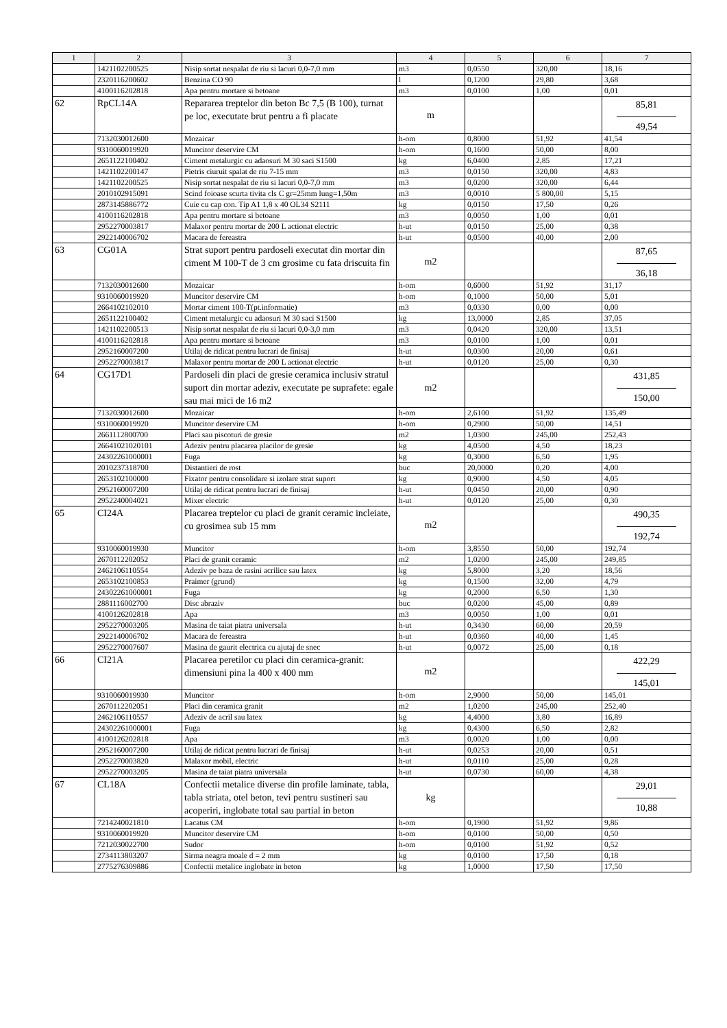| 1 | 2 | 3 | 4 | 5 | 6 | 7 |
| --- | --- | --- | --- | --- | --- | --- |
| | 1421102200525 | Nisip sortat nespalat de riu si lacuri 0,0-7,0 mm | m3 | 0,0550 | 320,00 | 18,16 |
| | 2320116200602 | Benzina CO 90 | l | 0,1200 | 29,80 | 3,68 |
| | 4100116202818 | Apa pentru mortare si betoane | m3 | 0,0100 | 1,00 | 0,01 |
| 62 | RpCL14A | Repararea treptelor din beton Bc 7,5 (B 100), turnat pe loc, executate brut pentru a fi placate | m | | | 85,81 49,54 |
| | 7132030012600 | Mozaicar | h-om | 0,8000 | 51,92 | 41,54 |
| | 9310060019920 | Muncitor deservire CM | h-om | 0,1600 | 50,00 | 8,00 |
| | 2651122100402 | Ciment metalurgic cu adaosuri M 30 saci S1500 | kg | 6,0400 | 2,85 | 17,21 |
| | 1421102200147 | Pietris ciuruit spalat de riu 7-15 mm | m3 | 0,0150 | 320,00 | 4,83 |
| | 1421102200525 | Nisip sortat nespalat de riu si lacuri 0,0-7,0 mm | m3 | 0,0200 | 320,00 | 6,44 |
| | 2010102915091 | Scind foioase scurta tivita cls C gr=25mm lung=1,50m | m3 | 0,0010 | 5 800,00 | 5,15 |
| | 2873145886772 | Cuie cu cap con. Tip A1 1,8 x 40 OL34 S2111 | kg | 0,0150 | 17,50 | 0,26 |
| | 4100116202818 | Apa pentru mortare si betoane | m3 | 0,0050 | 1,00 | 0,01 |
| | 2952270003817 | Malaxor pentru mortar de 200 L actionat electric | h-ut | 0,0150 | 25,00 | 0,38 |
| | 2922140006702 | Macara de fereastra | h-ut | 0,0500 | 40,00 | 2,00 |
| 63 | CG01A | Strat suport pentru pardoseli executat din mortar din ciment M 100-T de 3 cm grosime cu fata driscuita fin | m2 | | | 87,65 36,18 |
| | 7132030012600 | Mozaicar | h-om | 0,6000 | 51,92 | 31,17 |
| | 9310060019920 | Muncitor deservire CM | h-om | 0,1000 | 50,00 | 5,01 |
| | 2664102102010 | Mortar ciment 100-T(pt.informatie) | m3 | 0,0330 | 0,00 | 0,00 |
| | 2651122100402 | Ciment metalurgic cu adaosuri M 30 saci S1500 | kg | 13,0000 | 2,85 | 37,05 |
| | 1421102200513 | Nisip sortat nespalat de riu si lacuri 0,0-3,0 mm | m3 | 0,0420 | 320,00 | 13,51 |
| | 4100116202818 | Apa pentru mortare si betoane | m3 | 0,0100 | 1,00 | 0,01 |
| | 2952160007200 | Utilaj de ridicat pentru lucrari de finisaj | h-ut | 0,0300 | 20,00 | 0,61 |
| | 2952270003817 | Malaxor pentru mortar de 200 L actionat electric | h-ut | 0,0120 | 25,00 | 0,30 |
| 64 | CG17D1 | Pardoseli din placi de gresie ceramica inclusiv stratul suport din mortar adeziv, executate pe suprafete: egale sau mai mici de 16 m2 | m2 | | | 431,85 150,00 |
| | 7132030012600 | Mozaicar | h-om | 2,6100 | 51,92 | 135,49 |
| | 9310060019920 | Muncitor deservire CM | h-om | 0,2900 | 50,00 | 14,51 |
| | 2661112800700 | Placi sau piscoturi de gresie | m2 | 1,0300 | 245,00 | 252,43 |
| | 26641021020101 | Adeziv pentru placarea placilor de gresie | kg | 4,0500 | 4,50 | 18,23 |
| | 24302261000001 | Fuga | kg | 0,3000 | 6,50 | 1,95 |
| | 2010237318700 | Distantieri de rost | buc | 20,0000 | 0,20 | 4,00 |
| | 2653102100000 | Fixator pentru consolidare si izolare strat suport | kg | 0,9000 | 4,50 | 4,05 |
| | 2952160007200 | Utilaj de ridicat pentru lucrari de finisaj | h-ut | 0,0450 | 20,00 | 0,90 |
| | 2952240004021 | Mixer electric | h-ut | 0,0120 | 25,00 | 0,30 |
| 65 | CI24A | Placarea treptelor cu placi de granit ceramic incleiate, cu grosimea sub 15 mm | m2 | | | 490,35 192,74 |
| | 9310060019930 | Muncitor | h-om | 3,8550 | 50,00 | 192,74 |
| | 2670112202052 | Placi de granit ceramic | m2 | 1,0200 | 245,00 | 249,85 |
| | 2462106110554 | Adeziv pe baza de rasini acrilice sau latex | kg | 5,8000 | 3,20 | 18,56 |
| | 2653102100853 | Praimer (grund) | kg | 0,1500 | 32,00 | 4,79 |
| | 24302261000001 | Fuga | kg | 0,2000 | 6,50 | 1,30 |
| | 2881116002700 | Disc abraziv | buc | 0,0200 | 45,00 | 0,89 |
| | 4100126202818 | Apa | m3 | 0,0050 | 1,00 | 0,01 |
| | 2952270003205 | Masina de taiat piatra universala | h-ut | 0,3430 | 60,00 | 20,59 |
| | 2922140006702 | Macara de fereastra | h-ut | 0,0360 | 40,00 | 1,45 |
| | 2952270007607 | Masina de gaurit electrica cu ajutaj de snec | h-ut | 0,0072 | 25,00 | 0,18 |
| 66 | CI21A | Placarea peretilor cu placi din ceramica-granit: dimensiuni pina la 400 x 400 mm | m2 | | | 422,29 145,01 |
| | 9310060019930 | Muncitor | h-om | 2,9000 | 50,00 | 145,01 |
| | 2670112202051 | Placi din ceramica granit | m2 | 1,0200 | 245,00 | 252,40 |
| | 2462106110557 | Adeziv de acril sau latex | kg | 4,4000 | 3,80 | 16,89 |
| | 24302261000001 | Fuga | kg | 0,4300 | 6,50 | 2,82 |
| | 4100126202818 | Apa | m3 | 0,0020 | 1,00 | 0,00 |
| | 2952160007200 | Utilaj de ridicat pentru lucrari de finisaj | h-ut | 0,0253 | 20,00 | 0,51 |
| | 2952270003820 | Malaxor mobil, electric | h-ut | 0,0110 | 25,00 | 0,28 |
| | 2952270003205 | Masina de taiat piatra universala | h-ut | 0,0730 | 60,00 | 4,38 |
| 67 | CL18A | Confectii metalice diverse din profile laminate, tabla, tabla striata, otel beton, tevi pentru sustineri sau acoperiri, inglobate total sau partial in beton | kg | | | 29,01 10,88 |
| | 7214240021810 | Lacatus CM | h-om | 0,1900 | 51,92 | 9,86 |
| | 9310060019920 | Muncitor deservire CM | h-om | 0,0100 | 50,00 | 0,50 |
| | 7212030022700 | Sudor | h-om | 0,0100 | 51,92 | 0,52 |
| | 2734113803207 | Sirma neagra moale d = 2 mm | kg | 0,0100 | 17,50 | 0,18 |
| | 2775276309886 | Confectii metalice inglobate in beton | kg | 1,0000 | 17,50 | 17,50 |